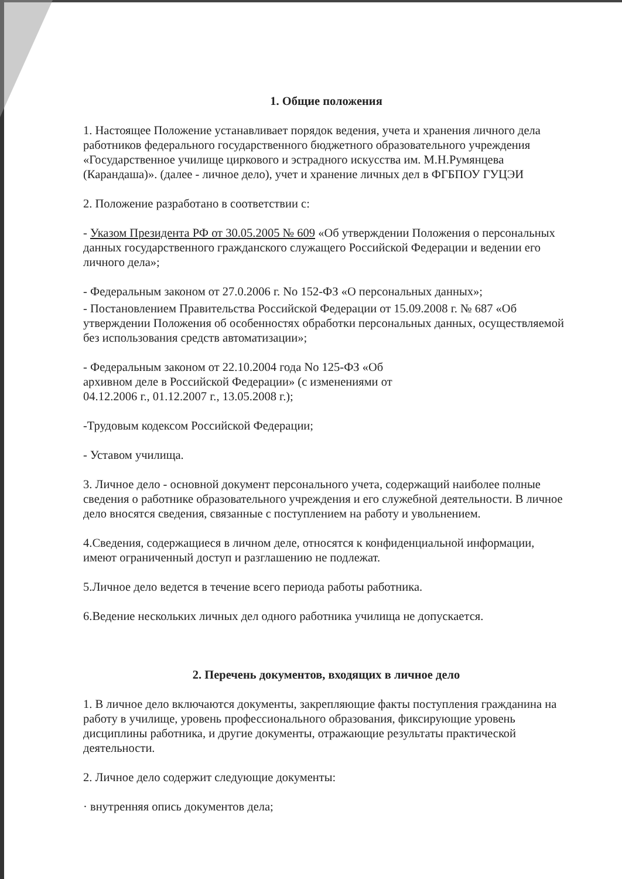1. Общие положения
1. Настоящее Положение устанавливает порядок ведения, учета и хранения личного дела работников федерального государственного бюджетного образовательного учреждения «Государственное училище циркового и эстрадного искусства им. М.Н.Румянцева (Карандаша)». (далее - личное дело), учет и хранение личных дел в ФГБПОУ ГУЦЭИ
2. Положение разработано в соответствии с:
- Указом Президента РФ от 30.05.2005 № 609 «Об утверждении Положения о персональных данных государственного гражданского служащего Российской Федерации и ведении его личного дела»;
- Федеральным законом от 27.0.2006 г. No 152-ФЗ «О персональных данных»;
- Постановлением Правительства Российской Федерации от 15.09.2008 г. № 687 «Об утверждении Положения об особенностях обработки персональных данных, осуществляемой без использования средств автоматизации»;
- Федеральным законом от 22.10.2004 года No 125-ФЗ «Об
архивном деле в Российской Федерации» (с изменениями от
04.12.2006 г., 01.12.2007 г., 13.05.2008 г.);
-Трудовым кодексом Российской Федерации;
- Уставом училища.
3. Личное дело - основной документ персонального учета, содержащий наиболее полные сведения о работнике образовательного учреждения и его служебной деятельности. В личное дело вносятся сведения, связанные с поступлением на работу и увольнением.
4.Сведения, содержащиеся в личном деле, относятся к конфиденциальной информации, имеют ограниченный доступ и разглашению не подлежат.
5.Личное дело ведется в течение всего периода работы работника.
6.Ведение нескольких личных дел одного работника училища не допускается.
2. Перечень документов, входящих в личное дело
1. В личное дело включаются документы, закрепляющие факты поступления гражданина на работу в училище, уровень профессионального образования, фиксирующие уровень дисциплины работника, и другие документы, отражающие результаты практической деятельности.
2. Личное дело содержит следующие документы:
· внутренняя опись документов дела;